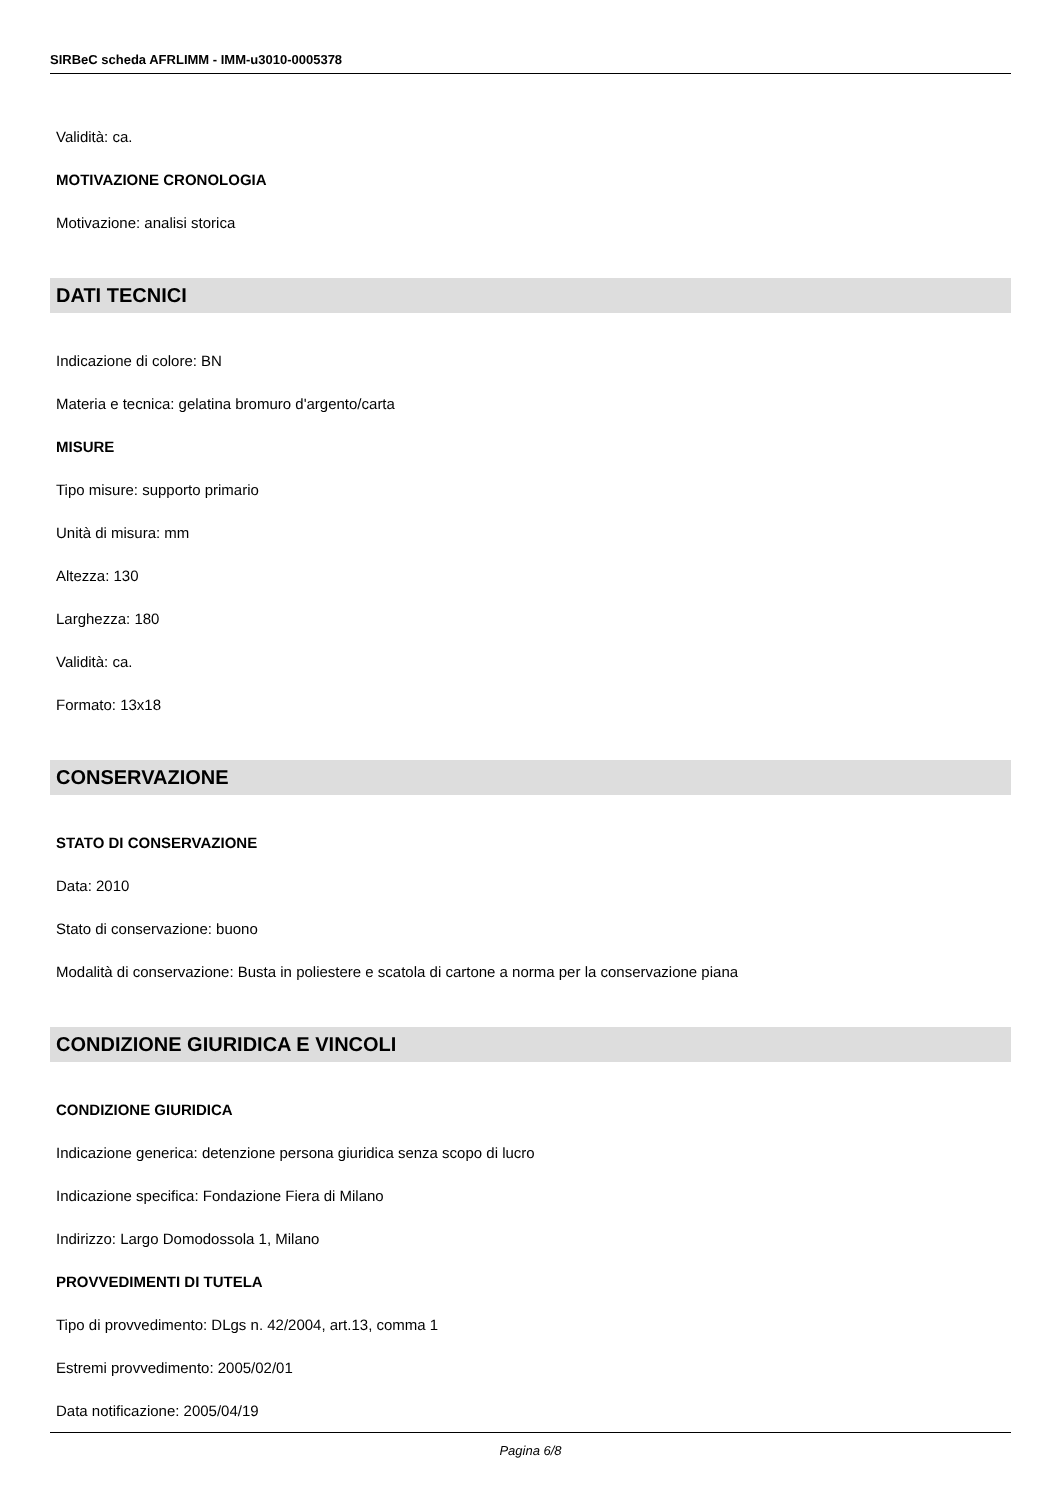SIRBeC scheda AFRLIMM - IMM-u3010-0005378
Validità: ca.
MOTIVAZIONE CRONOLOGIA
Motivazione: analisi storica
DATI TECNICI
Indicazione di colore: BN
Materia e tecnica: gelatina bromuro d'argento/carta
MISURE
Tipo misure: supporto primario
Unità di misura: mm
Altezza: 130
Larghezza: 180
Validità: ca.
Formato: 13x18
CONSERVAZIONE
STATO DI CONSERVAZIONE
Data: 2010
Stato di conservazione: buono
Modalità di conservazione: Busta in poliestere e scatola di cartone a norma per la conservazione piana
CONDIZIONE GIURIDICA E VINCOLI
CONDIZIONE GIURIDICA
Indicazione generica: detenzione persona giuridica senza scopo di lucro
Indicazione specifica: Fondazione Fiera di Milano
Indirizzo: Largo Domodossola 1, Milano
PROVVEDIMENTI DI TUTELA
Tipo di provvedimento: DLgs n. 42/2004, art.13, comma 1
Estremi provvedimento: 2005/02/01
Data notificazione: 2005/04/19
Pagina 6/8